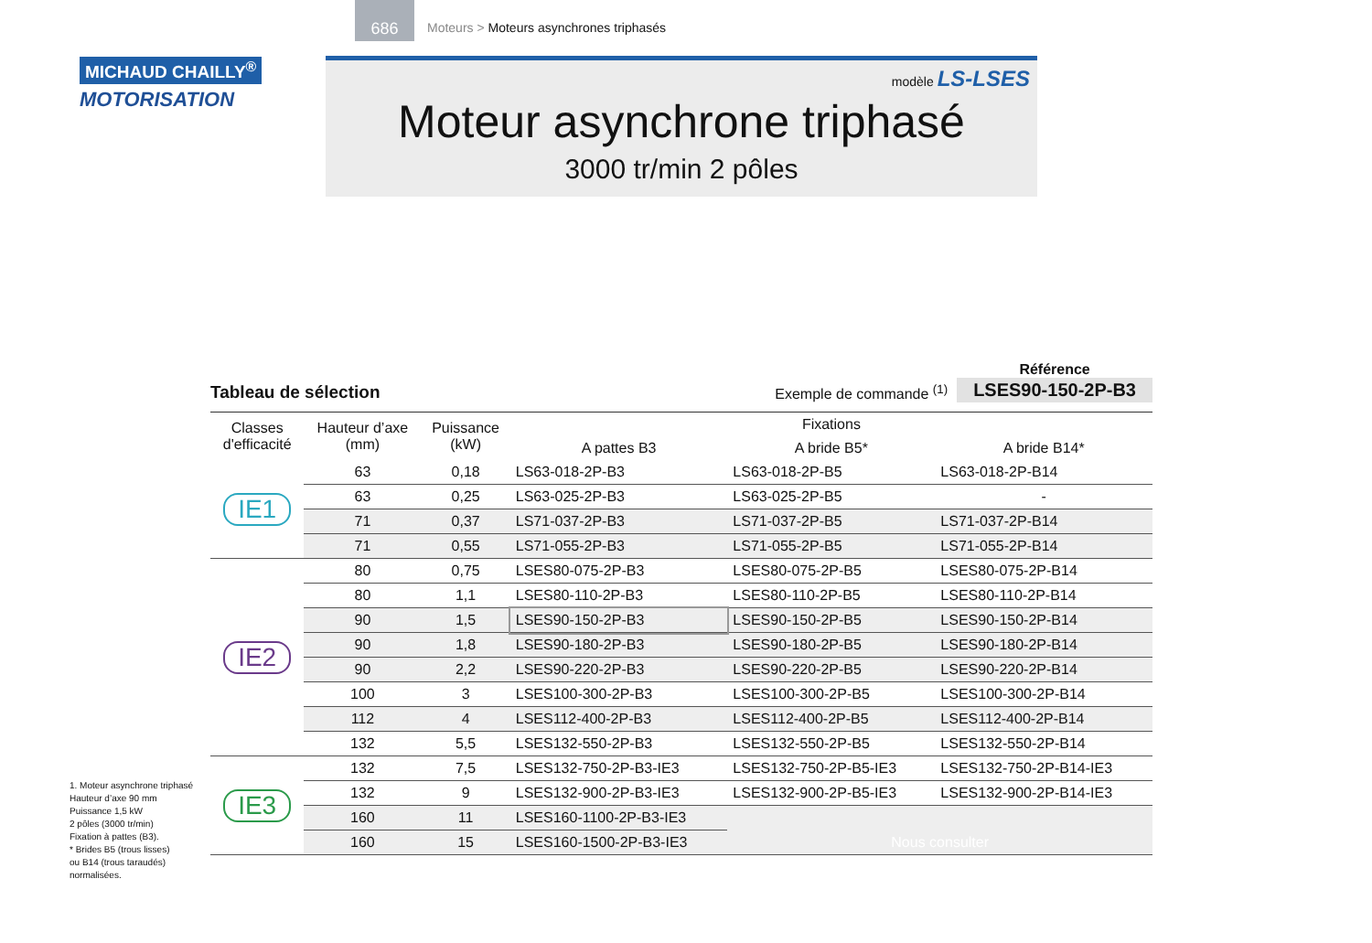686
Moteurs > Moteurs asynchrones triphasés
MICHAUD CHAILLY<sup>®</sup>
MOTORISATION
modèle LS-LSES
Moteur asynchrone triphasé
3000 tr/min 2 pôles
Tableau de sélection
Exemple de commande <sup>(1)</sup>
Référence
LSES90-150-2P-B3
| Classes d'efficacité | Hauteur d’axe (mm) | Puissance (kW) | Fixations | | |
| --- | --- | --- | --- | --- | --- |
| | | | A pattes B3 | A bride B5* | A bride B14* |
| IE1 | 63 | 0,18 | LS63-018-2P-B3 | LS63-018-2P-B5 | LS63-018-2P-B14 |
| | 63 | 0,25 | LS63-025-2P-B3 | LS63-025-2P-B5 | - |
| | 71 | 0,37 | LS71-037-2P-B3 | LS71-037-2P-B5 | LS71-037-2P-B14 |
| | 71 | 0,55 | LS71-055-2P-B3 | LS71-055-2P-B5 | LS71-055-2P-B14 |
| IE2 | 80 | 0,75 | LSES80-075-2P-B3 | LSES80-075-2P-B5 | LSES80-075-2P-B14 |
| | 80 | 1,1 | LSES80-110-2P-B3 | LSES80-110-2P-B5 | LSES80-110-2P-B14 |
| | 90 | 1,5 | LSES90-150-2P-B3 | LSES90-150-2P-B5 | LSES90-150-2P-B14 |
| | 90 | 1,8 | LSES90-180-2P-B3 | LSES90-180-2P-B5 | LSES90-180-2P-B14 |
| | 90 | 2,2 | LSES90-220-2P-B3 | LSES90-220-2P-B5 | LSES90-220-2P-B14 |
| | 100 | 3 | LSES100-300-2P-B3 | LSES100-300-2P-B5 | LSES100-300-2P-B14 |
| | 112 | 4 | LSES112-400-2P-B3 | LSES112-400-2P-B5 | LSES112-400-2P-B14 |
| | 132 | 5,5 | LSES132-550-2P-B3 | LSES132-550-2P-B5 | LSES132-550-2P-B14 |
| IE3 | 132 | 7,5 | LSES132-750-2P-B3-IE3 | LSES132-750-2P-B5-IE3 | LSES132-750-2P-B14-IE3 |
| | 132 | 9 | LSES132-900-2P-B3-IE3 | LSES132-900-2P-B5-IE3 | LSES132-900-2P-B14-IE3 |
| | 160 | 11 | LSES160-1100-2P-B3-IE3 | Nous consulter | |
| | 160 | 15 | LSES160-1500-2P-B3-IE3 | | |
1. Moteur asynchrone triphasé
Hauteur d’axe 90 mm
Puissance 1,5 kW
2 pôles (3000 tr/min)
Fixation à pattes (B3).
* Brides B5 (trous lisses)
ou B14 (trous taraudés)
normalisées.